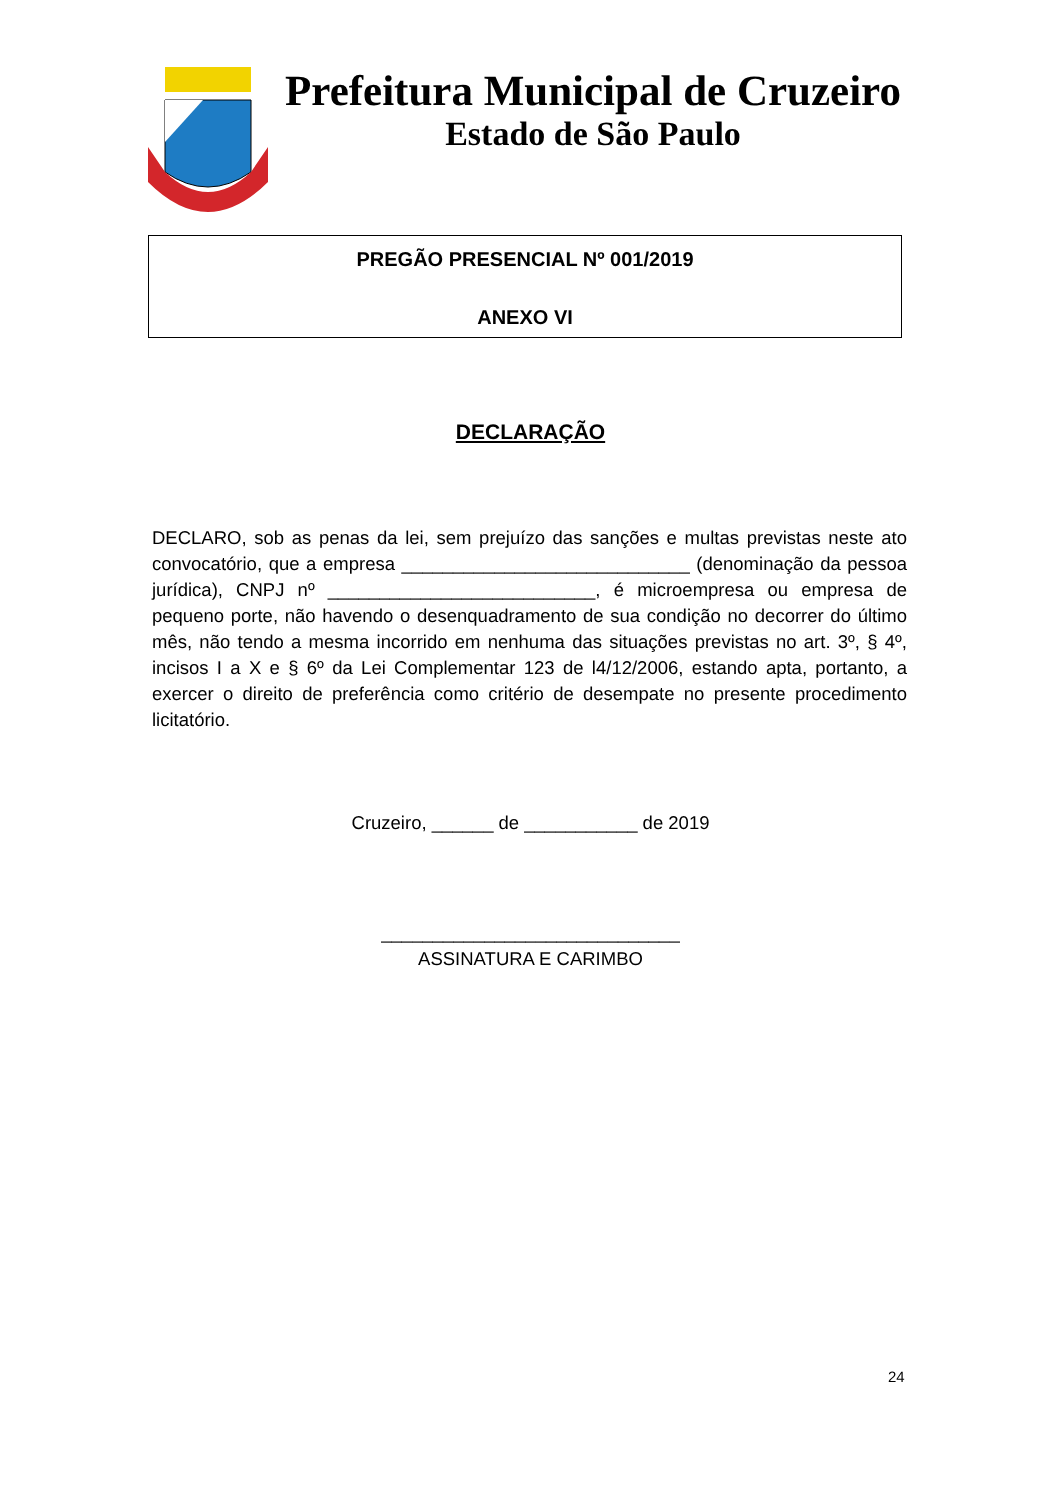Prefeitura Municipal de Cruzeiro
Estado de São Paulo
PREGÃO PRESENCIAL Nº 001/2019
ANEXO VI
DECLARAÇÃO
DECLARO, sob as penas da lei, sem prejuízo das sanções e multas previstas neste ato convocatório, que a empresa ____________________________ (denominação da pessoa jurídica), CNPJ nº __________________________, é microempresa ou empresa de pequeno porte, não havendo o desenquadramento de sua condição no decorrer do último mês, não tendo a mesma incorrido em nenhuma das situações previstas no art. 3º, § 4º, incisos I a X e § 6º da Lei Complementar 123 de l4/12/2006, estando apta, portanto, a exercer o direito de preferência como critério de desempate no presente procedimento licitatório.
Cruzeiro, ______ de ___________ de 2019
_____________________________
ASSINATURA E CARIMBO
24